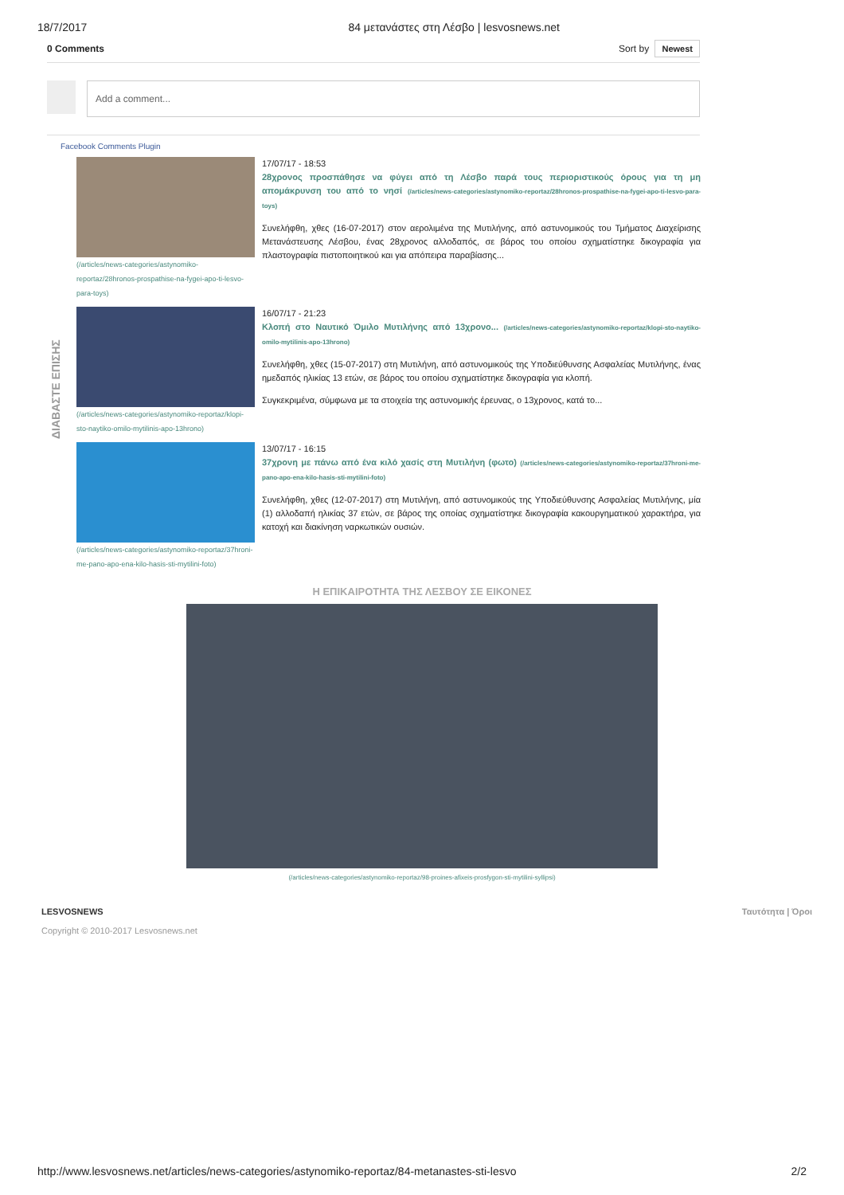18/7/2017 84 μετανάστες στη Λέσβο | lesvosnews.net
0 Comments Sort by Newest
Add a comment...
Facebook Comments Plugin
ΔΙΑΒΑΣΤΕ ΕΠΙΣΗΣ
(/articles/news-categories/astynomiko-reportaz/28hronos-prospathise-na-fygei-apo-ti-lesvo-para-toys)
17/07/17 - 18:53
28χρονος προσπάθησε να φύγει από τη Λέσβο παρά τους περιοριστικούς όρους για τη μη απομάκρυνση του από το νησί (/articles/news-categories/astynomiko-reportaz/28hronos-prospathise-na-fygei-apo-ti-lesvo-para-toys)
Συνελήφθη, χθες (16-07-2017) στον αερολιμένα της Μυτιλήνης, από αστυνομικούς του Τμήματος Διαχείρισης Μετανάστευσης Λέσβου, ένας 28χρονος αλλοδαπός, σε βάρος του οποίου σχηματίστηκε δικογραφία για πλαστογραφία πιστοποιητικού και για απόπειρα παραβίασης...
(/articles/news-categories/astynomiko-reportaz/klopi-sto-naytiko-omilo-mytilinis-apo-13hrono)
16/07/17 - 21:23
Κλοπή στο Ναυτικό Όμιλο Μυτιλήνης από 13χρονο... (/articles/news-categories/astynomiko-reportaz/klopi-sto-naytiko-omilo-mytilinis-apo-13hrono)
Συνελήφθη, χθες (15-07-2017) στη Μυτιλήνη, από αστυνομικούς της Υποδιεύθυνσης Ασφαλείας Μυτιλήνης, ένας ημεδαπός ηλικίας 13 ετών, σε βάρος του οποίου σχηματίστηκε δικογραφία για κλοπή.
Συγκεκριμένα, σύμφωνα με τα στοιχεία της αστυνομικής έρευνας, ο 13χρονος, κατά το...
(/articles/news-categories/astynomiko-reportaz/37hroni-me-pano-apo-ena-kilo-hasis-sti-mytilini-foto)
13/07/17 - 16:15
37χρονη με πάνω από ένα κιλό χασίς στη Μυτιλήνη (φωτο) (/articles/news-categories/astynomiko-reportaz/37hroni-me-pano-apo-ena-kilo-hasis-sti-mytilini-foto)
Συνελήφθη, χθες (12-07-2017) στη Μυτιλήνη, από αστυνομικούς της Υποδιεύθυνσης Ασφαλείας Μυτιλήνης, μία (1) αλλοδαπή ηλικίας 37 ετών, σε βάρος της οποίας σχηματίστηκε δικογραφία κακουργηματικού χαρακτήρα, για κατοχή και διακίνηση ναρκωτικών ουσιών.
Η ΕΠΙΚΑΙΡΟΤΗΤΑ ΤΗΣ ΛΕΣΒΟΥ ΣΕ ΕΙΚΟΝΕΣ
(/articles/news-categories/astynomiko-reportaz/98-proines-afixeis-prosfygon-sti-mytilini-syllipsi)
LESVOSNEWS
Copyright © 2010-2017 Lesvosnews.net
Ταυτότητα | Όροι
http://www.lesvosnews.net/articles/news-categories/astynomiko-reportaz/84-metanastes-sti-lesvo 2/2